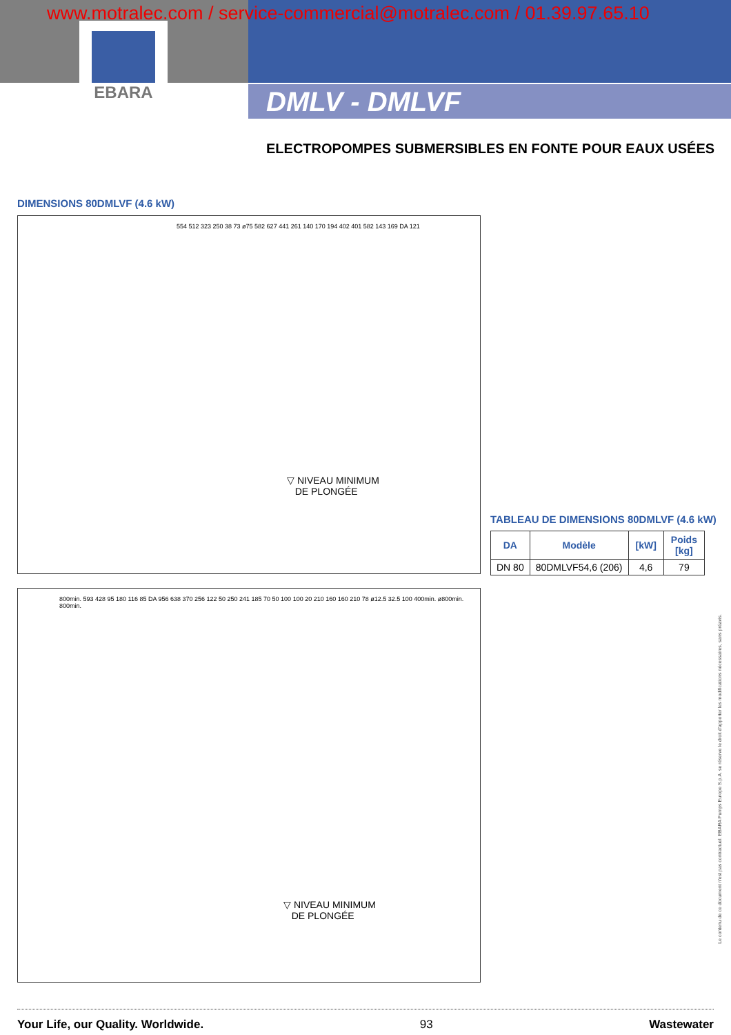www.motralec.com / service-commercial@motralec.com / 01.39.97.65.10
EBARA
DMLV - DMLVF
ELECTROPOMPES SUBMERSIBLES EN FONTE POUR EAUX USÉES
DIMENSIONS 80DMLVF (4.6 kW)
▽ NIVEAU MINIMUM
DE PLONGÉE
554 512 323 250 38 73 ø75 582 627 441 261 140 170 194 402 401 582 143 169 DA 121
TABLEAU DE DIMENSIONS 80DMLVF (4.6 kW)
| DA | Modèle | [kW] | Poids [kg] |
| --- | --- | --- | --- |
| DN 80 | 80DMLVF54,6 (206) | 4,6 | 79 |
▽ NIVEAU MINIMUM
DE PLONGÉE
800min. 593 428 95 180 116 85 DA 956 638 370 256 122 50 250 241 185 70 50 100 100 20 210 160 160 210 78 ø12.5 32.5 100 400min. ø800min. 800min.
Le contenu de ce document n'est pas contractuel. EBARA Pumps Europe S.p.A. se réserve le droit d'apporter les modifications nécessaires, sans préavis.
Your Life, our Quality. Worldwide. 93 Wastewater